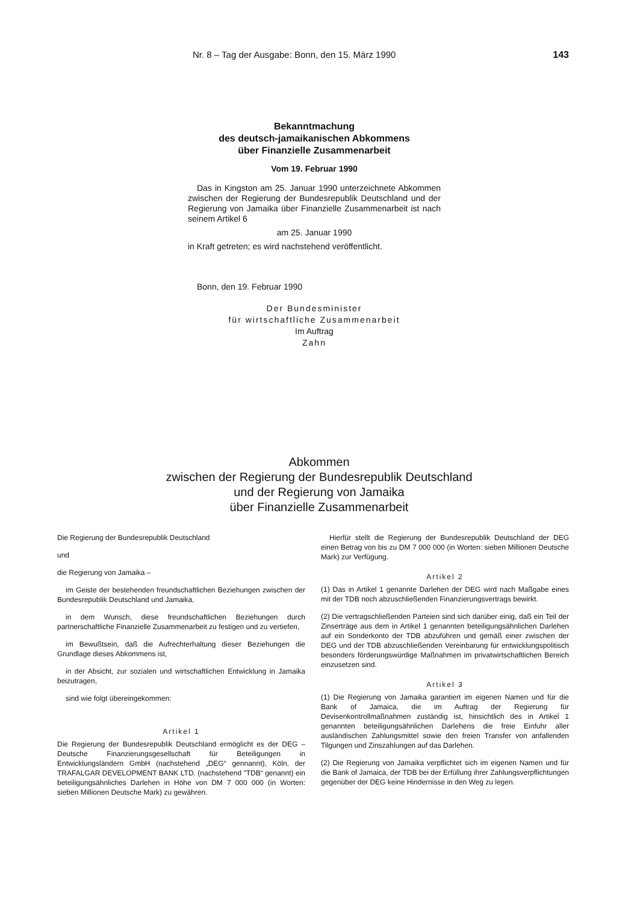Nr. 8 – Tag der Ausgabe: Bonn, den 15. März 1990 143
Bekanntmachung
des deutsch-jamaikanischen Abkommens
über Finanzielle Zusammenarbeit
Vom 19. Februar 1990
Das in Kingston am 25. Januar 1990 unterzeichnete Abkommen zwischen der Regierung der Bundesrepublik Deutschland und der Regierung von Jamaika über Finanzielle Zusammenarbeit ist nach seinem Artikel 6
am 25. Januar 1990
in Kraft getreten; es wird nachstehend veröffentlicht.
Bonn, den 19. Februar 1990
Der Bundesminister
für wirtschaftliche Zusammenarbeit
Im Auftrag
Zahn
Abkommen
zwischen der Regierung der Bundesrepublik Deutschland
und der Regierung von Jamaika
über Finanzielle Zusammenarbeit
Die Regierung der Bundesrepublik Deutschland
und
die Regierung von Jamaika –
im Geiste der bestehenden freundschaftlichen Beziehungen zwischen der Bundesrepublik Deutschland und Jamaika,
in dem Wunsch, diese freundschaftlichen Beziehungen durch partnerschaftliche Finanzielle Zusammenarbeit zu festigen und zu vertiefen,
im Bewußtsein, daß die Aufrechterhaltung dieser Beziehungen die Grundlage dieses Abkommens ist,
in der Absicht, zur sozialen und wirtschaftlichen Entwicklung in Jamaika beizutragen,
sind wie folgt übereingekommen:
Artikel 1
Die Regierung der Bundesrepublik Deutschland ermöglicht es der DEG – Deutsche Finanzierungsgesellschaft für Beteiligungen in Entwicklungsländern GmbH (nachstehend „DEG“ gennannt), Köln, der TRAFALGAR DEVELOPMENT BANK LTD. (nachstehend "TDB“ genannt) ein beteiligungsähnliches Darlehen in Höhe von DM 7 000 000 (in Worten: sieben Millionen Deutsche Mark) zu gewähren.
Hierfür stellt die Regierung der Bundesrepublik Deutschland der DEG einen Betrag von bis zu DM 7 000 000 (in Worten: sieben Millionen Deutsche Mark) zur Verfügung.
Artikel 2
(1) Das in Artikel 1 genannte Darlehen der DEG wird nach Maßgabe eines mit der TDB noch abzuschließenden Finanzierungsvertrags bewirkt.
(2) Die vertragschließenden Parteien sind sich darüber einig, daß ein Teil der Zinserträge aus dem in Artikel 1 genannten beteiligungsähnlichen Darlehen auf ein Sonderkonto der TDB abzuführen und gemäß einer zwischen der DEG und der TDB abzuschließenden Vereinbarung für entwicklungspolitisch besonders förderungswürdige Maßnahmen im privatwirtschaftlichen Bereich einzusetzen sind.
Artikel 3
(1) Die Regierung von Jamaika garantiert im eigenen Namen und für die Bank of Jamaica, die im Auftrag der Regierung für Devisenkontrollmaßnahmen zuständig ist, hinsichtlich des in Artikel 1 genannten beteiligungsähnlichen Darlehens die freie Einfuhr aller ausländischen Zahlungsmittel sowie den freien Transfer von anfallenden Tilgungen und Zinszahlungen auf das Darlehen.
(2) Die Regierung von Jamaika verpflichtet sich im eigenen Namen und für die Bank of Jamaica, der TDB bei der Erfüllung ihrer Zahlungsverpflichtungen gegenüber der DEG keine Hindernisse in den Weg zu legen.